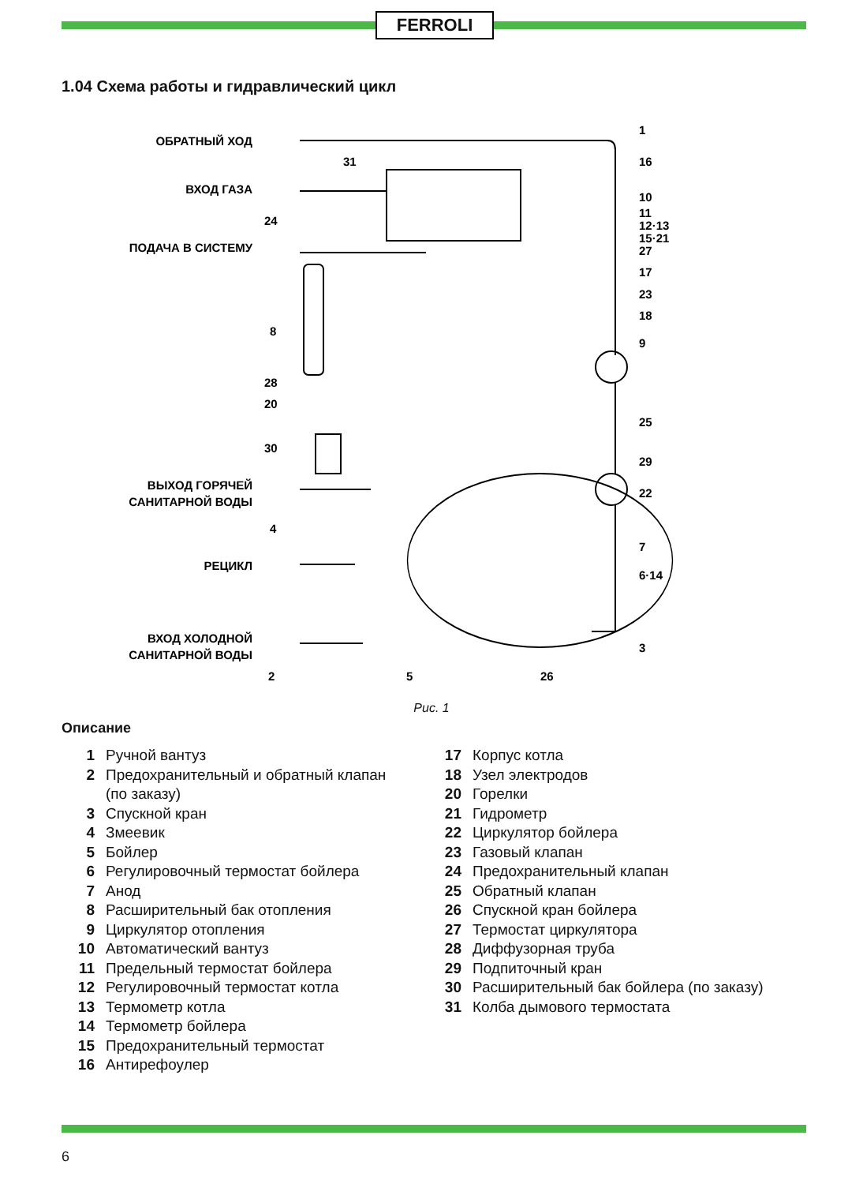FERROLI
1.04 Схема работы и гидравлический цикл
ОБРАТНЫЙ ХОД
ВХОД ГАЗА
ПОДАЧА В СИСТЕМУ
ВЫХОД ГОРЯЧЕЙ
САНИТАРНОЙ ВОДЫ
РЕЦИКЛ
ВХОД ХОЛОДНОЙ
САНИТАРНОЙ ВОДЫ
1
16
10
11
12·13
15·21
27
17
23
18
9
25
29
22
7
6·14
3
31
24
8
28
20
30
4
2
5
26
Рис. 1
Описание
1 Ручной вантуз
2 Предохранительный и обратный клапан
(по заказу)
3 Спускной кран
4 Змеевик
5 Бойлер
6 Регулировочный термостат бойлера
7 Анод
8 Расширительный бак отопления
9 Циркулятор отопления
10 Автоматический вантуз
11 Предельный термостат бойлера
12 Регулировочный термостат котла
13 Термометр котла
14 Термометр бойлера
15 Предохранительный термостат
16 Антирефоулер
17 Корпус котла
18 Узел электродов
20 Горелки
21 Гидрометр
22 Циркулятор бойлера
23 Газовый клапан
24 Предохранительный клапан
25 Обратный клапан
26 Спускной кран бойлера
27 Термостат циркулятора
28 Диффузорная труба
29 Подпиточный кран
30 Расширительный бак бойлера (по заказу)
31 Колба дымового термостата
6